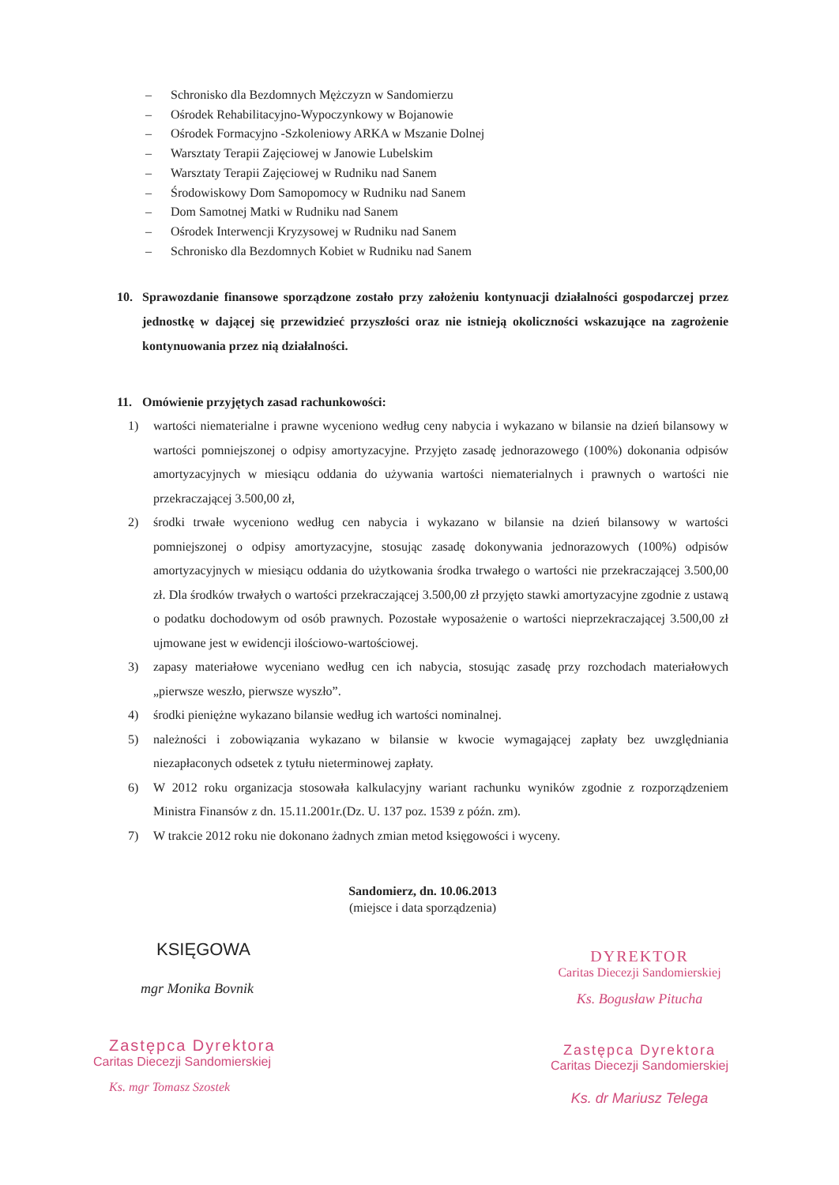– Schronisko dla Bezdomnych Mężczyzn w Sandomierzu
– Ośrodek Rehabilitacyjno-Wypoczynkowy w Bojanowie
– Ośrodek Formacyjno -Szkoleniowy ARKA w Mszanie Dolnej
– Warsztaty Terapii Zajęciowej w Janowie Lubelskim
– Warsztaty Terapii Zajęciowej w Rudniku nad Sanem
– Środowiskowy Dom Samopomocy w Rudniku nad Sanem
– Dom Samotnej Matki w Rudniku nad Sanem
– Ośrodek Interwencji Kryzysowej w Rudniku nad Sanem
– Schronisko dla Bezdomnych Kobiet w Rudniku nad Sanem
10. Sprawozdanie finansowe sporządzone zostało przy założeniu kontynuacji działalności gospodarczej przez jednostkę w dającej się przewidzieć przyszłości oraz nie istnieją okoliczności wskazujące na zagrożenie kontynuowania przez nią działalności.
11. Omówienie przyjętych zasad rachunkowości:
1) wartości niematerialne i prawne wyceniono według ceny nabycia i wykazano w bilansie na dzień bilansowy w wartości pomniejszonej o odpisy amortyzacyjne. Przyjęto zasadę jednorazowego (100%) dokonania odpisów amortyzacyjnych w miesiącu oddania do używania wartości niematerialnych i prawnych o wartości nie przekraczającej 3.500,00 zł,
2) środki trwałe wyceniono według cen nabycia i wykazano w bilansie na dzień bilansowy w wartości pomniejszonej o odpisy amortyzacyjne, stosując zasadę dokonywania jednorazowych (100%) odpisów amortyzacyjnych w miesiącu oddania do użytkowania środka trwałego o wartości nie przekraczającej 3.500,00 zł. Dla środków trwałych o wartości przekraczającej 3.500,00 zł przyjęto stawki amortyzacyjne zgodnie z ustawą o podatku dochodowym od osób prawnych. Pozostałe wyposażenie o wartości nieprzekraczającej 3.500,00 zł ujmowane jest w ewidencji ilościowo-wartościowej.
3) zapasy materiałowe wyceniano według cen ich nabycia, stosując zasadę przy rozchodach materiałowych „pierwsze weszło, pierwsze wyszło”.
4) środki pieniężne wykazano bilansie według ich wartości nominalnej.
5) należności i zobowiązania wykazano w bilansie w kwocie wymagającej zapłaty bez uwzględniania niezapłaconych odsetek z tytułu nieterminowej zapłaty.
6) W 2012 roku organizacja stosowała kalkulacyjny wariant rachunku wyników zgodnie z rozporządzeniem Ministra Finansów z dn. 15.11.2001r.(Dz. U. 137 poz. 1539 z późn. zm).
7) W trakcie 2012 roku nie dokonano żadnych zmian metod księgowości i wyceny.
Sandomierz, dn. 10.06.2013
(miejsce i data sporządzenia)
KSIĘGOWA
mgr Monika Bovnik
Zastępca Dyrektora
Caritas Diecezji Sandomierskiej
Ks. mgr Tomasz Szostek
DYREKTOR
Caritas Diecezji Sandomierskiej
Ks. Bogusław Pitucha
Zastępca Dyrektora
Caritas Diecezji Sandomierskiej
Ks. dr Mariusz Telega